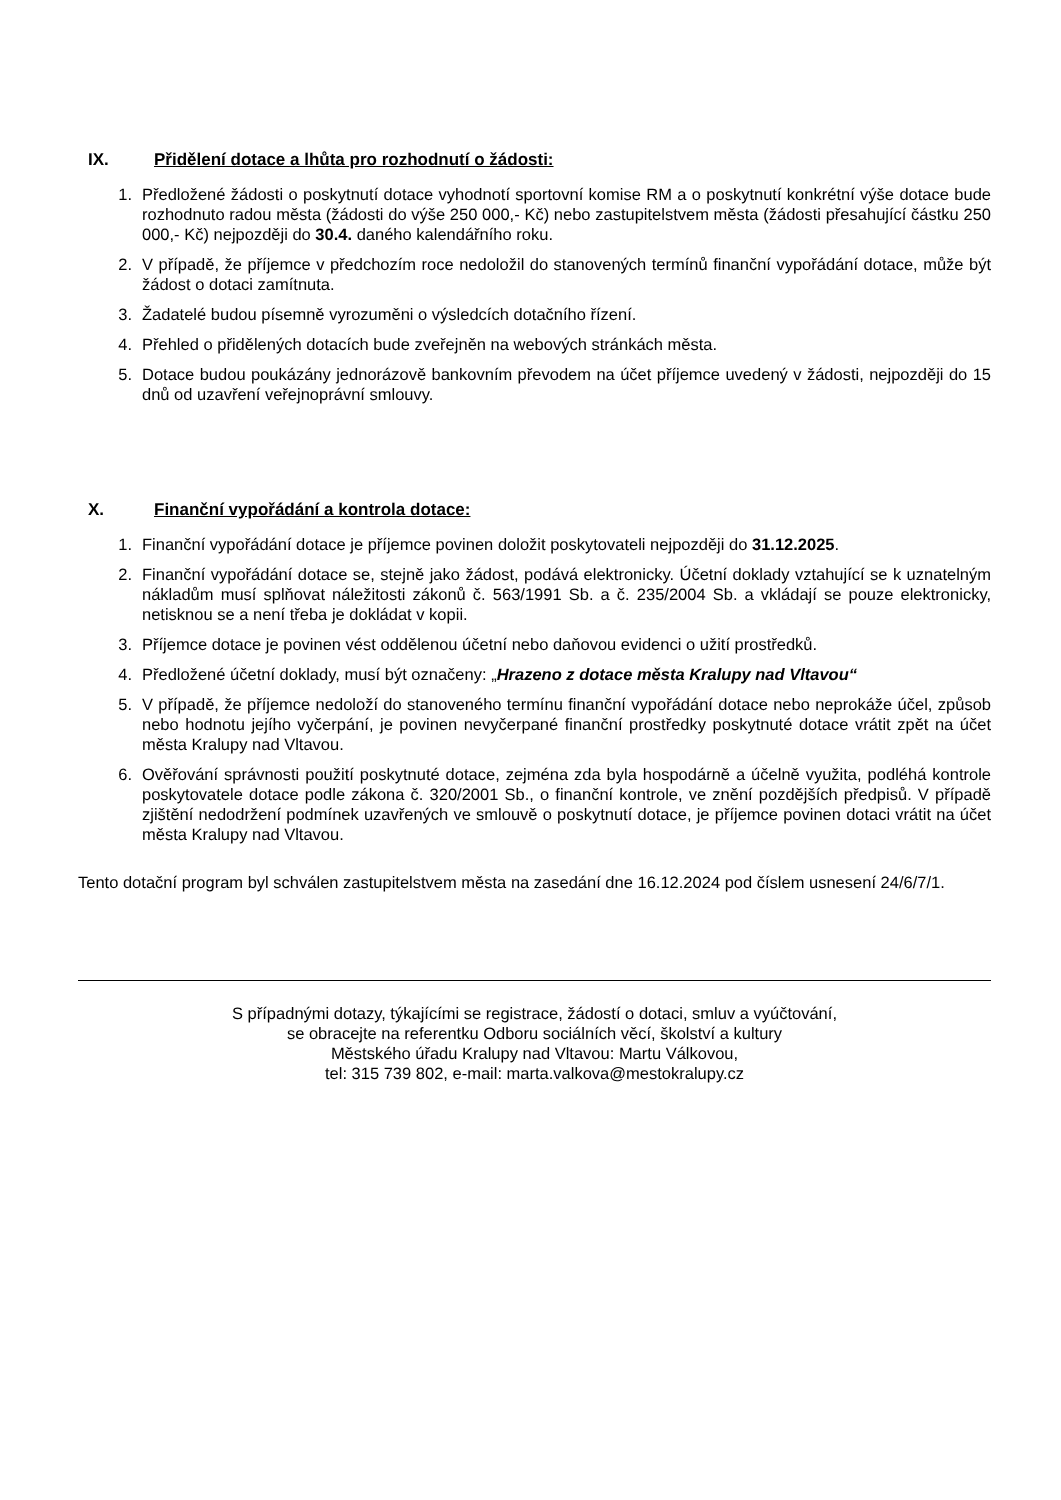IX. Přidělení dotace a lhůta pro rozhodnutí o žádosti:
1. Předložené žádosti o poskytnutí dotace vyhodnotí sportovní komise RM a o poskytnutí konkrétní výše dotace bude rozhodnuto radou města (žádosti do výše 250 000,- Kč) nebo zastupitelstvem města (žádosti přesahující částku 250 000,- Kč) nejpozději do 30.4. daného kalendářního roku.
2. V případě, že příjemce v předchozím roce nedoložil do stanovených termínů finanční vypořádání dotace, může být žádost o dotaci zamítnuta.
3. Žadatelé budou písemně vyrozuměni o výsledcích dotačního řízení.
4. Přehled o přidělených dotacích bude zveřejněn na webových stránkách města.
5. Dotace budou poukázány jednorázově bankovním převodem na účet příjemce uvedený v žádosti, nejpozději do 15 dnů od uzavření veřejnoprávní smlouvy.
X. Finanční vypořádání a kontrola dotace:
1. Finanční vypořádání dotace je příjemce povinen doložit poskytovateli nejpozději do 31.12.2025.
2. Finanční vypořádání dotace se, stejně jako žádost, podává elektronicky. Účetní doklady vztahující se k uznatelným nákladům musí splňovat náležitosti zákonů č. 563/1991 Sb. a č. 235/2004 Sb. a vkládají se pouze elektronicky, netisknou se a není třeba je dokládat v kopii.
3. Příjemce dotace je povinen vést oddělenou účetní nebo daňovou evidenci o užití prostředků.
4. Předložené účetní doklady, musí být označeny: „Hrazeno z dotace města Kralupy nad Vltavou“
5. V případě, že příjemce nedoloží do stanoveného termínu finanční vypořádání dotace nebo neprokáže účel, způsob nebo hodnotu jejího vyčerpání, je povinen nevyčerpané finanční prostředky poskytnuté dotace vrátit zpět na účet města Kralupy nad Vltavou.
6. Ověřování správnosti použití poskytnuté dotace, zejména zda byla hospodárně a účelně využita, podléhá kontrole poskytovatele dotace podle zákona č. 320/2001 Sb., o finanční kontrole, ve znění pozdějších předpisů. V případě zjištění nedodržení podmínek uzavřených ve smlouvě o poskytnutí dotace, je příjemce povinen dotaci vrátit na účet města Kralupy nad Vltavou.
Tento dotační program byl schválen zastupitelstvem města na zasedání dne 16.12.2024 pod číslem usnesení 24/6/7/1.
S případnými dotazy, týkajícími se registrace, žádostí o dotaci, smluv a vyúčtování,
se obracejte na referentku Odboru sociálních věcí, školství a kultury
Městského úřadu Kralupy nad Vltavou: Martu Válkovou,
tel: 315 739 802, e-mail: marta.valkova@mestokralupy.cz